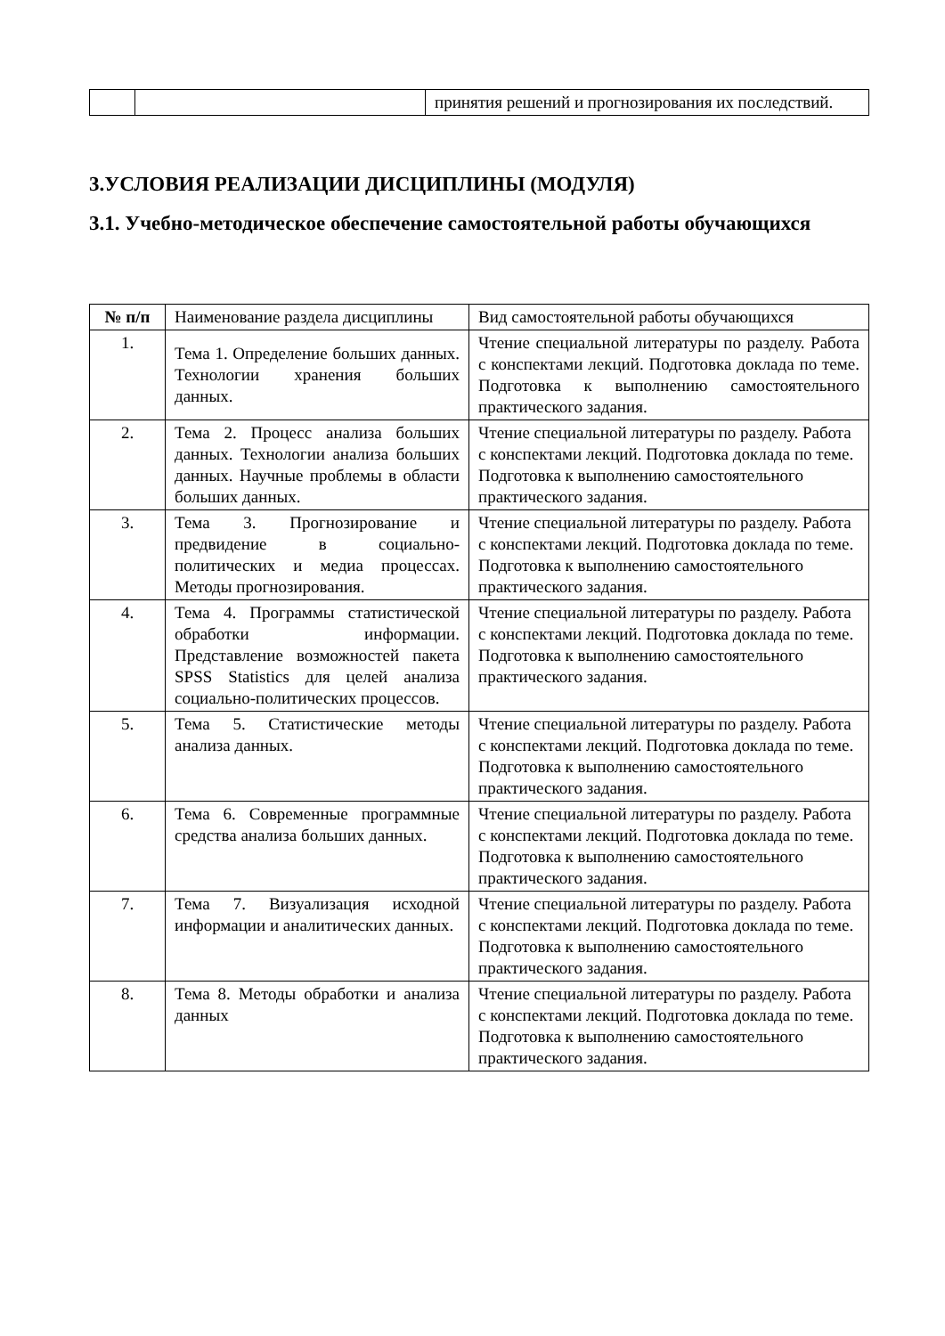| | | принятия решений и прогнозирования их последствий. |
3.УСЛОВИЯ РЕАЛИЗАЦИИ ДИСЦИПЛИНЫ (МОДУЛЯ)
3.1. Учебно-методическое обеспечение самостоятельной работы обучающихся
| № п/п | Наименование раздела дисциплины | Вид самостоятельной работы обучающихся |
| --- | --- | --- |
| 1. | Тема 1. Определение больших данных. Технологии хранения больших данных. | Чтение специальной литературы по разделу. Работа с конспектами лекций. Подготовка доклада по теме. Подготовка к выполнению самостоятельного практического задания. |
| 2. | Тема 2. Процесс анализа больших данных. Технологии анализа больших данных. Научные проблемы в области больших данных. | Чтение специальной литературы по разделу. Работа с конспектами лекций. Подготовка доклада по теме. Подготовка к выполнению самостоятельного практического задания. |
| 3. | Тема 3. Прогнозирование и предвидение в социально-политических и медиа процессах. Методы прогнозирования. | Чтение специальной литературы по разделу. Работа с конспектами лекций. Подготовка доклада по теме. Подготовка к выполнению самостоятельного практического задания. |
| 4. | Тема 4. Программы статистической обработки информации. Представление возможностей пакета SPSS Statistics для целей анализа социально-политических процессов. | Чтение специальной литературы по разделу. Работа с конспектами лекций. Подготовка доклада по теме. Подготовка к выполнению самостоятельного практического задания. |
| 5. | Тема 5. Статистические методы анализа данных. | Чтение специальной литературы по разделу. Работа с конспектами лекций. Подготовка доклада по теме. Подготовка к выполнению самостоятельного практического задания. |
| 6. | Тема 6. Современные программные средства анализа больших данных. | Чтение специальной литературы по разделу. Работа с конспектами лекций. Подготовка доклада по теме. Подготовка к выполнению самостоятельного практического задания. |
| 7. | Тема 7. Визуализация исходной информации и аналитических данных. | Чтение специальной литературы по разделу. Работа с конспектами лекций. Подготовка доклада по теме. Подготовка к выполнению самостоятельного практического задания. |
| 8. | Тема 8. Методы обработки и анализа данных | Чтение специальной литературы по разделу. Работа с конспектами лекций. Подготовка доклада по теме. Подготовка к выполнению самостоятельного практического задания. |